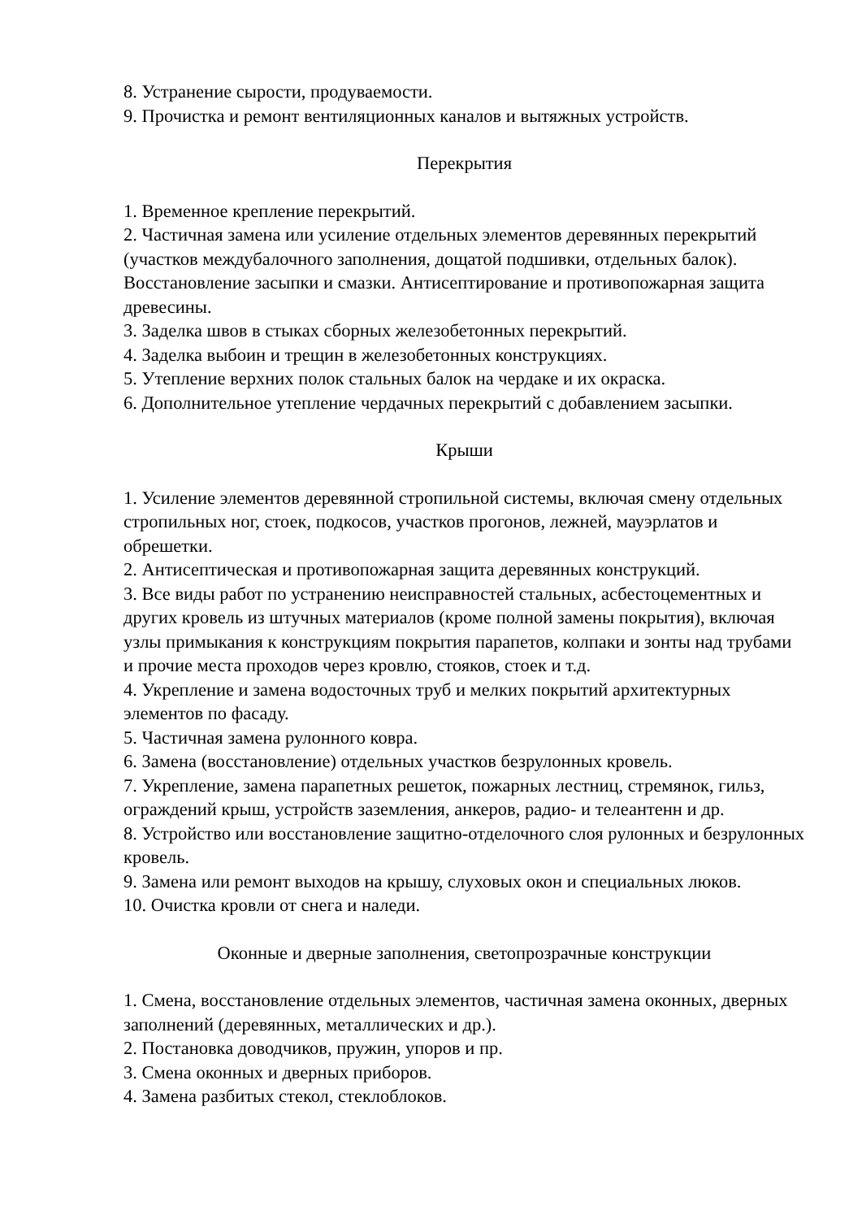8. Устранение сырости, продуваемости.
9. Прочистка и ремонт вентиляционных каналов и вытяжных устройств.
Перекрытия
1. Временное крепление перекрытий.
2. Частичная замена или усиление отдельных элементов деревянных перекрытий (участков междубалочного заполнения, дощатой подшивки, отдельных балок). Восстановление засыпки и смазки. Антисептирование и противопожарная защита древесины.
3. Заделка швов в стыках сборных железобетонных перекрытий.
4. Заделка выбоин и трещин в железобетонных конструкциях.
5. Утепление верхних полок стальных балок на чердаке и их окраска.
6. Дополнительное утепление чердачных перекрытий с добавлением засыпки.
Крыши
1. Усиление элементов деревянной стропильной системы, включая смену отдельных стропильных ног, стоек, подкосов, участков прогонов, лежней, мауэрлатов и обрешетки.
2. Антисептическая и противопожарная защита деревянных конструкций.
3. Все виды работ по устранению неисправностей стальных, асбестоцементных и других кровель из штучных материалов (кроме полной замены покрытия), включая узлы примыкания к конструкциям покрытия парапетов, колпаки и зонты над трубами и прочие места проходов через кровлю, стояков, стоек и т.д.
4. Укрепление и замена водосточных труб и мелких покрытий архитектурных элементов по фасаду.
5. Частичная замена рулонного ковра.
6. Замена (восстановление) отдельных участков безрулонных кровель.
7. Укрепление, замена парапетных решеток, пожарных лестниц, стремянок, гильз, ограждений крыш, устройств заземления, анкеров, радио- и телеантенн и др.
8. Устройство или восстановление защитно-отделочного слоя рулонных и безрулонных кровель.
9. Замена или ремонт выходов на крышу, слуховых окон и специальных люков.
10. Очистка кровли от снега и наледи.
Оконные и дверные заполнения, светопрозрачные конструкции
1. Смена, восстановление отдельных элементов, частичная замена оконных, дверных заполнений (деревянных, металлических и др.).
2. Постановка доводчиков, пружин, упоров и пр.
3. Смена оконных и дверных приборов.
4. Замена разбитых стекол, стеклоблоков.